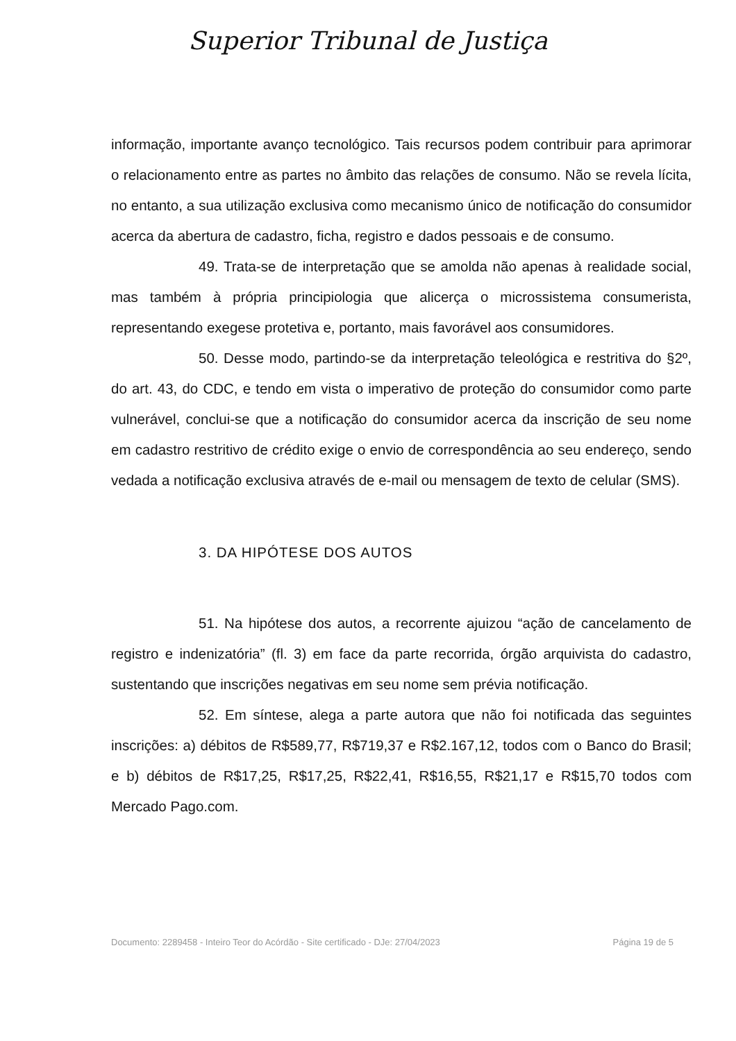Superior Tribunal de Justiça
informação, importante avanço tecnológico. Tais recursos podem contribuir para aprimorar o relacionamento entre as partes no âmbito das relações de consumo. Não se revela lícita, no entanto, a sua utilização exclusiva como mecanismo único de notificação do consumidor acerca da abertura de cadastro, ficha, registro e dados pessoais e de consumo.
49. Trata-se de interpretação que se amolda não apenas à realidade social, mas também à própria principiologia que alicerça o microssistema consumerista, representando exegese protetiva e, portanto, mais favorável aos consumidores.
50. Desse modo, partindo-se da interpretação teleológica e restritiva do §2º, do art. 43, do CDC, e tendo em vista o imperativo de proteção do consumidor como parte vulnerável, conclui-se que a notificação do consumidor acerca da inscrição de seu nome em cadastro restritivo de crédito exige o envio de correspondência ao seu endereço, sendo vedada a notificação exclusiva através de e-mail ou mensagem de texto de celular (SMS).
3. DA HIPÓTESE DOS AUTOS
51. Na hipótese dos autos, a recorrente ajuizou “ação de cancelamento de registro e indenizatória” (fl. 3) em face da parte recorrida, órgão arquivista do cadastro, sustentando que inscrições negativas em seu nome sem prévia notificação.
52. Em síntese, alega a parte autora que não foi notificada das seguintes inscrições: a) débitos de R$589,77, R$719,37 e R$2.167,12, todos com o Banco do Brasil; e b) débitos de R$17,25, R$17,25, R$22,41, R$16,55, R$21,17 e R$15,70 todos com Mercado Pago.com.
Documento: 2289458 - Inteiro Teor do Acórdão - Site certificado - DJe: 27/04/2023 Página 19 de 5